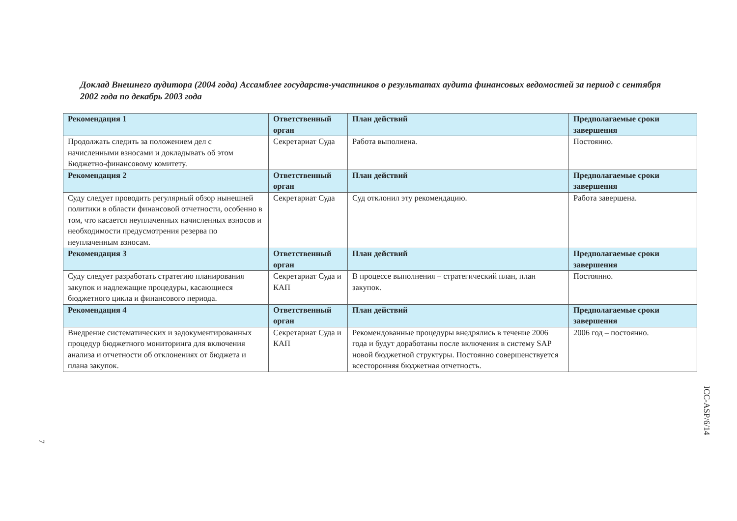Доклад Внешнего аудитора (2004 года) Ассамблее государств-участников о результатах аудита финансовых ведомостей за период с сентября 2002 года по декабрь 2003 года
| Рекомендация 1 | Ответственный орган | План действий | Предполагаемые сроки завершения |
| --- | --- | --- | --- |
| Продолжать следить за положением дел с начисленными взносами и докладывать об этом Бюджетно-финансовому комитету. | Секретариат Суда | Работа выполнена. | Постоянно. |
| Рекомендация 2 | Ответственный орган | План действий | Предполагаемые сроки завершения |
| Суду следует проводить регулярный обзор нынешней политики в области финансовой отчетности, особенно в том, что касается неуплаченных начисленных взносов и необходимости предусмотрения резерва по неуплаченным взносам. | Секретариат Суда | Суд отклонил эту рекомендацию. | Работа завершена. |
| Рекомендация 3 | Ответственный орган | План действий | Предполагаемые сроки завершения |
| Суду следует разработать стратегию планирования закупок и надлежащие процедуры, касающиеся бюджетного цикла и финансового периода. | Секретариат Суда и КАП | В процессе выполнения – стратегический план, план закупок. | Постоянно. |
| Рекомендация 4 | Ответственный орган | План действий | Предполагаемые сроки завершения |
| Внедрение систематических и задокументированных процедур бюджетного мониторинга для включения анализа и отчетности об отклонениях от бюджета и плана закупок. | Секретариат Суда и КАП | Рекомендованные процедуры внедрялись в течение 2006 года и будут доработаны после включения в систему SAP новой бюджетной структуры. Постоянно совершенствуется всесторонняя бюджетная отчетность. | 2006 год – постоянно. |
7
ICC-ASP/6/14